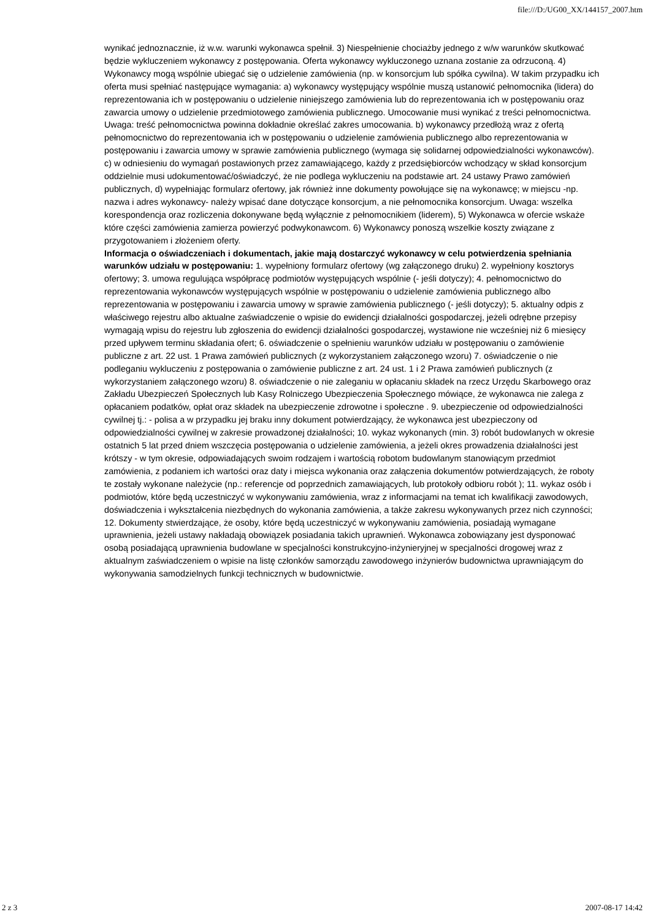file:///D:/UG00_XX/144157_2007.htm
wynikać jednoznacznie, iż w.w. warunki wykonawca spełnił. 3) Niespełnienie chociażby jednego z w/w warunków skutkować będzie wykluczeniem wykonawcy z postępowania. Oferta wykonawcy wykluczonego uznana zostanie za odrzuconą. 4) Wykonawcy mogą wspólnie ubiegać się o udzielenie zamówienia (np. w konsorcjum lub spółka cywilna). W takim przypadku ich oferta musi spełniać następujące wymagania: a) wykonawcy występujący wspólnie muszą ustanowić pełnomocnika (lidera) do reprezentowania ich w postępowaniu o udzielenie niniejszego zamówienia lub do reprezentowania ich w postępowaniu oraz zawarcia umowy o udzielenie przedmiotowego zamówienia publicznego. Umocowanie musi wynikać z treści pełnomocnictwa. Uwaga: treść pełnomocnictwa powinna dokładnie określać zakres umocowania. b) wykonawcy przedłożą wraz z ofertą pełnomocnictwo do reprezentowania ich w postępowaniu o udzielenie zamówienia publicznego albo reprezentowania w postępowaniu i zawarcia umowy w sprawie zamówienia publicznego (wymaga się solidarnej odpowiedzialności wykonawców). c) w odniesieniu do wymagań postawionych przez zamawiającego, każdy z przedsiębiorców wchodzący w skład konsorcjum oddzielnie musi udokumentować/oświadczyć, że nie podlega wykluczeniu na podstawie art. 24 ustawy Prawo zamówień publicznych, d) wypełniając formularz ofertowy, jak również inne dokumenty powołujące się na wykonawcę; w miejscu -np. nazwa i adres wykonawcy- należy wpisać dane dotyczące konsorcjum, a nie pełnomocnika konsorcjum. Uwaga: wszelka korespondencja oraz rozliczenia dokonywane będą wyłącznie z pełnomocnikiem (liderem), 5) Wykonawca w ofercie wskaże które części zamówienia zamierza powierzyć podwykonawcom. 6) Wykonawcy ponoszą wszelkie koszty związane z przygotowaniem i złożeniem oferty.
Informacja o oświadczeniach i dokumentach, jakie mają dostarczyć wykonawcy w celu potwierdzenia spełniania warunków udziału w postępowaniu: 1. wypełniony formularz ofertowy (wg załączonego druku) 2. wypełniony kosztorys ofertowy; 3. umowa regulująca współpracę podmiotów występujących wspólnie (- jeśli dotyczy); 4. pełnomocnictwo do reprezentowania wykonawców występujących wspólnie w postępowaniu o udzielenie zamówienia publicznego albo reprezentowania w postępowaniu i zawarcia umowy w sprawie zamówienia publicznego (- jeśli dotyczy); 5. aktualny odpis z właściwego rejestru albo aktualne zaświadczenie o wpisie do ewidencji działalności gospodarczej, jeżeli odrębne przepisy wymagają wpisu do rejestru lub zgłoszenia do ewidencji działalności gospodarczej, wystawione nie wcześniej niż 6 miesięcy przed upływem terminu składania ofert; 6. oświadczenie o spełnieniu warunków udziału w postępowaniu o zamówienie publiczne z art. 22 ust. 1 Prawa zamówień publicznych (z wykorzystaniem załączonego wzoru) 7. oświadczenie o nie podleganiu wykluczeniu z postępowania o zamówienie publiczne z art. 24 ust. 1 i 2 Prawa zamówień publicznych (z wykorzystaniem załączonego wzoru) 8. oświadczenie o nie zaleganiu w opłacaniu składek na rzecz Urzędu Skarbowego oraz Zakładu Ubezpieczeń Społecznych lub Kasy Rolniczego Ubezpieczenia Społecznego mówiące, że wykonawca nie zalega z opłacaniem podatków, opłat oraz składek na ubezpieczenie zdrowotne i społeczne . 9. ubezpieczenie od odpowiedzialności cywilnej tj.: - polisa a w przypadku jej braku inny dokument potwierdzający, że wykonawca jest ubezpieczony od odpowiedzialności cywilnej w zakresie prowadzonej działalności; 10. wykaz wykonanych (min. 3) robót budowlanych w okresie ostatnich 5 lat przed dniem wszczęcia postępowania o udzielenie zamówienia, a jeżeli okres prowadzenia działalności jest krótszy - w tym okresie, odpowiadających swoim rodzajem i wartością robotom budowlanym stanowiącym przedmiot zamówienia, z podaniem ich wartości oraz daty i miejsca wykonania oraz załączenia dokumentów potwierdzających, że roboty te zostały wykonane należycie (np.: referencje od poprzednich zamawiających, lub protokoły odbioru robót ); 11. wykaz osób i podmiotów, które będą uczestniczyć w wykonywaniu zamówienia, wraz z informacjami na temat ich kwalifikacji zawodowych, doświadczenia i wykształcenia niezbędnych do wykonania zamówienia, a także zakresu wykonywanych przez nich czynności; 12. Dokumenty stwierdzające, że osoby, które będą uczestniczyć w wykonywaniu zamówienia, posiadają wymagane uprawnienia, jeżeli ustawy nakładają obowiązek posiadania takich uprawnień. Wykonawca zobowiązany jest dysponować osobą posiadającą uprawnienia budowlane w specjalności konstrukcyjno-inżynieryjnej w specjalności drogowej wraz z aktualnym zaświadczeniem o wpisie na listę członków samorządu zawodowego inżynierów budownictwa uprawniającym do wykonywania samodzielnych funkcji technicznych w budownictwie.
2 z 3 2007-08-17 14:42